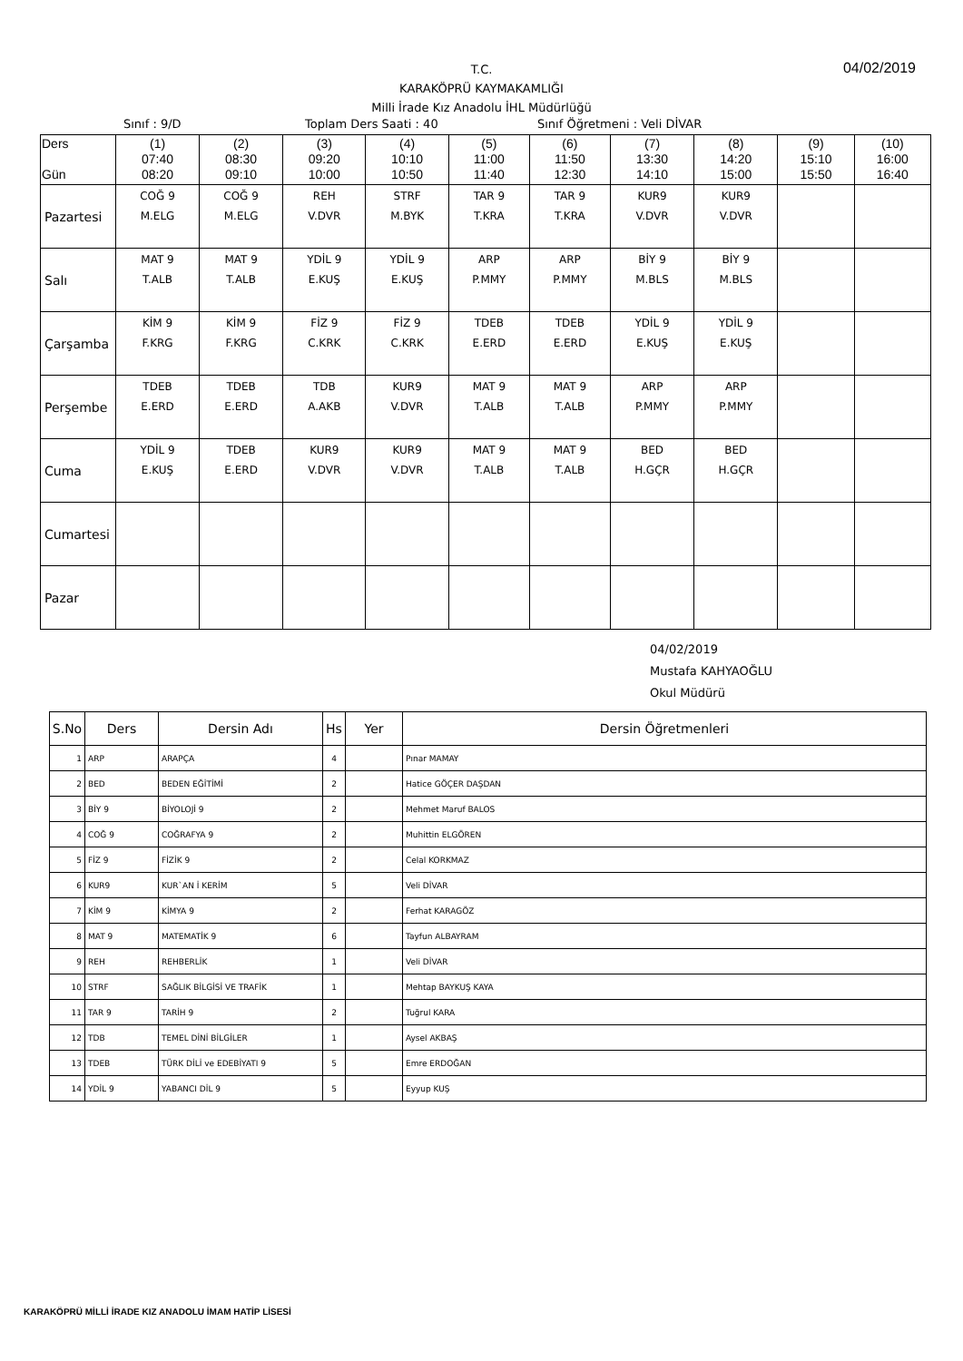04/02/2019
T.C.
KARAKÖPRÜ KAYMAKAMLIĞI
Milli İrade Kız Anadolu İHL Müdürlüğü
Sınıf : 9/D Toplam Ders Saati : 40 Sınıf Öğretmeni : Veli DİVAR
| Ders Gün | (1) 07:40 08:20 | (2) 08:30 09:10 | (3) 09:20 10:00 | (4) 10:10 10:50 | (5) 11:00 11:40 | (6) 11:50 12:30 | (7) 13:30 14:10 | (8) 14:20 15:00 | (9) 15:10 15:50 | (10) 16:00 16:40 |
| --- | --- | --- | --- | --- | --- | --- | --- | --- | --- | --- |
| Pazartesi | COĞ 9 M.ELG | COĞ 9 M.ELG | REH V.DVR | STRF M.BYK | TAR 9 T.KRA | TAR 9 T.KRA | KUR9 V.DVR | KUR9 V.DVR | | |
| Salı | MAT 9 T.ALB | MAT 9 T.ALB | YDİL 9 E.KUŞ | YDİL 9 E.KUŞ | ARP P.MMY | ARP P.MMY | BİY 9 M.BLS | BİY 9 M.BLS | | |
| Çarşamba | KİM 9 F.KRG | KİM 9 F.KRG | FİZ 9 C.KRK | FİZ 9 C.KRK | TDEB E.ERD | TDEB E.ERD | YDİL 9 E.KUŞ | YDİL 9 E.KUŞ | | |
| Perşembe | TDEB E.ERD | TDEB E.ERD | TDB A.AKB | KUR9 V.DVR | MAT 9 T.ALB | MAT 9 T.ALB | ARP P.MMY | ARP P.MMY | | |
| Cuma | YDİL 9 E.KUŞ | TDEB E.ERD | KUR9 V.DVR | KUR9 V.DVR | MAT 9 T.ALB | MAT 9 T.ALB | BED H.GÇR | BED H.GÇR | | |
| Cumartesi | | | | | | | | | | |
| Pazar | | | | | | | | | | |
04/02/2019
Mustafa KAHYAOĞLU
Okul Müdürü
| S.No | Ders | Dersin Adı | Hs | Yer | Dersin Öğretmenleri |
| --- | --- | --- | --- | --- | --- |
| 1 | ARP | ARAPÇA | 4 | | Pınar MAMAY |
| 2 | BED | BEDEN EĞİTİMİ | 2 | | Hatice GÖÇER DAŞDAN |
| 3 | BİY 9 | BİYOLOJİ 9 | 2 | | Mehmet Maruf BALOS |
| 4 | COĞ 9 | COĞRAFYA 9 | 2 | | Muhittin ELGÖREN |
| 5 | FİZ 9 | FİZİK 9 | 2 | | Celal KORKMAZ |
| 6 | KUR9 | KUR`AN İ KERİM | 5 | | Veli DİVAR |
| 7 | KİM 9 | KİMYA 9 | 2 | | Ferhat KARAGÖZ |
| 8 | MAT 9 | MATEMATİK 9 | 6 | | Tayfun ALBAYRAM |
| 9 | REH | REHBERLİK | 1 | | Veli DİVAR |
| 10 | STRF | SAĞLIK BİLGİSİ VE TRAFİK | 1 | | Mehtap BAYKUŞ KAYA |
| 11 | TAR 9 | TARİH 9 | 2 | | Tuğrul KARA |
| 12 | TDB | TEMEL DİNİ BİLGİLER | 1 | | Aysel AKBAŞ |
| 13 | TDEB | TÜRK DİLİ ve EDEBİYATI 9 | 5 | | Emre ERDOĞAN |
| 14 | YDİL 9 | YABANCI DİL 9 | 5 | | Eyyup KUŞ |
KARAKÖPRÜ MİLLİ İRADE KIZ ANADOLU İMAM HATİP LİSESİ